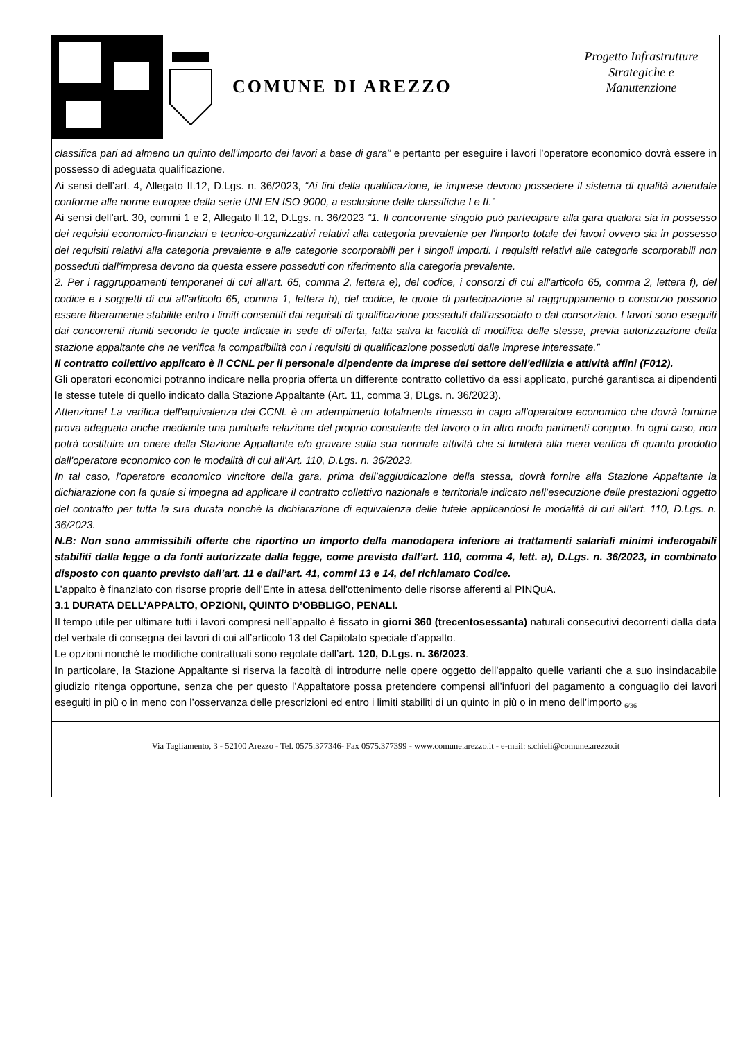COMUNE DI AREZZO
Progetto Infrastrutture
Strategiche e
Manutenzione
classifica pari ad almeno un quinto dell'importo dei lavori a base di gara” e pertanto per eseguire i lavori l’operatore economico dovrà essere in possesso di adeguata qualificazione.
Ai sensi dell’art. 4, Allegato II.12, D.Lgs. n. 36/2023, “Ai fini della qualificazione, le imprese devono possedere il sistema di qualità aziendale conforme alle norme europee della serie UNI EN ISO 9000, a esclusione delle classifiche I e II.”
Ai sensi dell’art. 30, commi 1 e 2, Allegato II.12, D.Lgs. n. 36/2023 “1. Il concorrente singolo può partecipare alla gara qualora sia in possesso dei requisiti economico-finanziari e tecnico-organizzativi relativi alla categoria prevalente per l'importo totale dei lavori ovvero sia in possesso dei requisiti relativi alla categoria prevalente e alle categorie scorporabili per i singoli importi. I requisiti relativi alle categorie scorporabili non posseduti dall'impresa devono da questa essere posseduti con riferimento alla categoria prevalente.
2. Per i raggruppamenti temporanei di cui all'art. 65, comma 2, lettera e), del codice, i consorzi di cui all'articolo 65, comma 2, lettera f), del codice e i soggetti di cui all'articolo 65, comma 1, lettera h), del codice, le quote di partecipazione al raggruppamento o consorzio possono essere liberamente stabilite entro i limiti consentiti dai requisiti di qualificazione posseduti dall'associato o dal consorziato. I lavori sono eseguiti dai concorrenti riuniti secondo le quote indicate in sede di offerta, fatta salva la facoltà di modifica delle stesse, previa autorizzazione della stazione appaltante che ne verifica la compatibilità con i requisiti di qualificazione posseduti dalle imprese interessate.”
Il contratto collettivo applicato è il CCNL per il personale dipendente da imprese del settore dell'edilizia e attività affini (F012).
Gli operatori economici potranno indicare nella propria offerta un differente contratto collettivo da essi applicato, purché garantisca ai dipendenti le stesse tutele di quello indicato dalla Stazione Appaltante (Art. 11, comma 3, DLgs. n. 36/2023).
Attenzione! La verifica dell'equivalenza dei CCNL è un adempimento totalmente rimesso in capo all'operatore economico che dovrà fornirne prova adeguata anche mediante una puntuale relazione del proprio consulente del lavoro o in altro modo parimenti congruo. In ogni caso, non potrà costituire un onere della Stazione Appaltante e/o gravare sulla sua normale attività che si limiterà alla mera verifica di quanto prodotto dall'operatore economico con le modalità di cui all’Art. 110, D.Lgs. n. 36/2023.
In tal caso, l’operatore economico vincitore della gara, prima dell’aggiudicazione della stessa, dovrà fornire alla Stazione Appaltante la dichiarazione con la quale si impegna ad applicare il contratto collettivo nazionale e territoriale indicato nell’esecuzione delle prestazioni oggetto del contratto per tutta la sua durata nonché la dichiarazione di equivalenza delle tutele applicandosi le modalità di cui all’art. 110, D.Lgs. n. 36/2023.
N.B: Non sono ammissibili offerte che riportino un importo della manodopera inferiore ai trattamenti salariali minimi inderogabili stabiliti dalla legge o da fonti autorizzate dalla legge, come previsto dall’art. 110, comma 4, lett. a), D.Lgs. n. 36/2023, in combinato disposto con quanto previsto dall’art. 11 e dall’art. 41, commi 13 e 14, del richiamato Codice.
L’appalto è finanziato con risorse proprie dell'Ente in attesa dell'ottenimento delle risorse afferenti al PINQuA.
3.1 DURATA DELL’APPALTO, OPZIONI, QUINTO D’OBBLIGO, PENALI.
Il tempo utile per ultimare tutti i lavori compresi nell’appalto è fissato in giorni 360 (trecentosessanta) naturali consecutivi decorrenti dalla data del verbale di consegna dei lavori di cui all’articolo 13 del Capitolato speciale d’appalto.
Le opzioni nonché le modifiche contrattuali sono regolate dall’art. 120, D.Lgs. n. 36/2023.
In particolare, la Stazione Appaltante si riserva la facoltà di introdurre nelle opere oggetto dell’appalto quelle varianti che a suo insindacabile giudizio ritenga opportune, senza che per questo l’Appaltatore possa pretendere compensi all’infuori del pagamento a conguaglio dei lavori eseguiti in più o in meno con l’osservanza delle prescrizioni ed entro i limiti stabiliti di un quinto in più o in meno dell’importo <sub>6/36</sub>
Via Tagliamento, 3 - 52100 Arezzo - Tel. 0575.377346- Fax 0575.377399 - www.comune.arezzo.it - e-mail: s.chieli@comune.arezzo.it